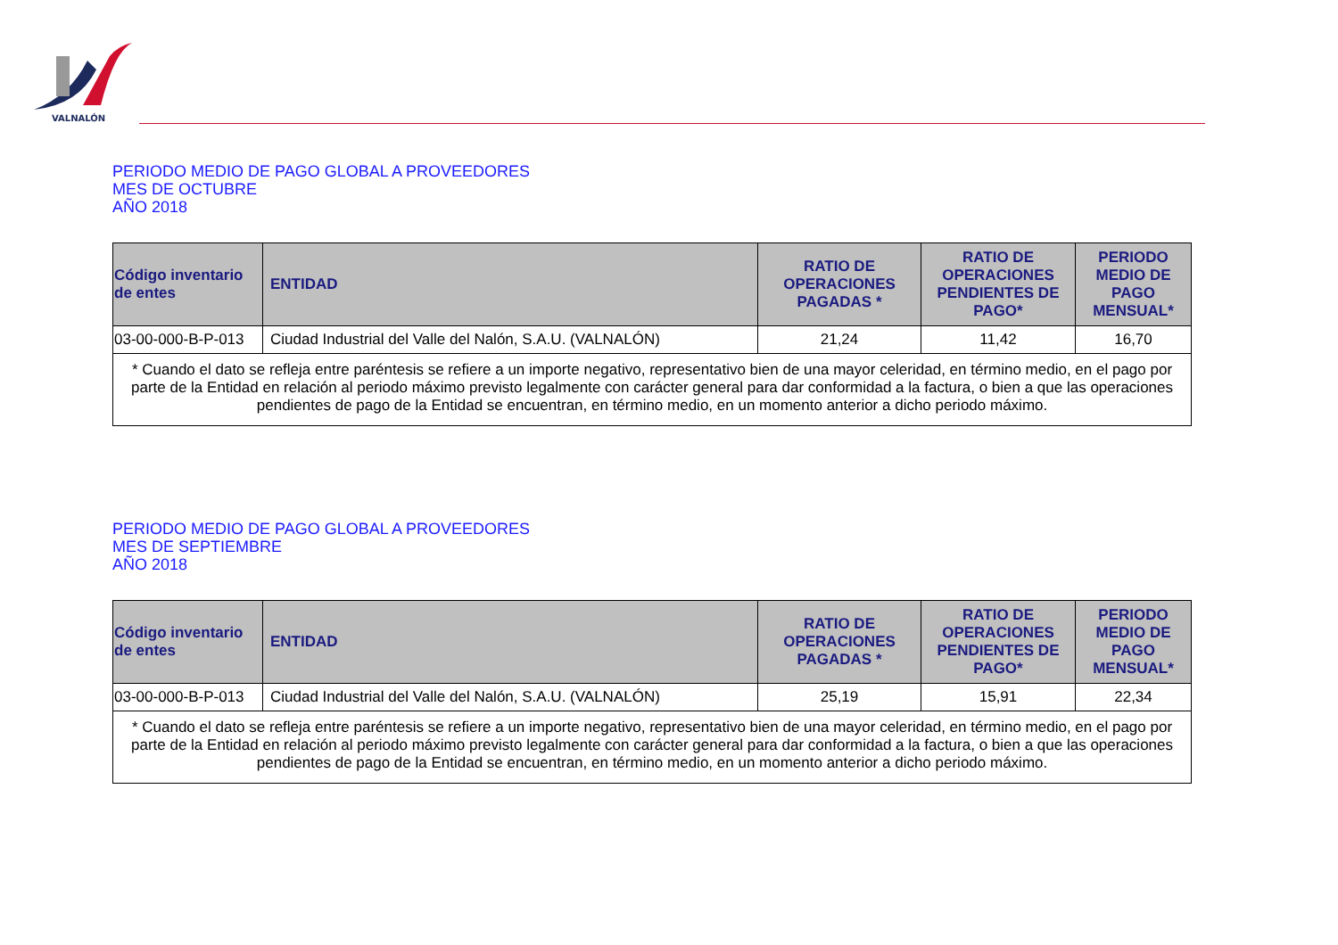VALNALÓN
PERIODO MEDIO DE PAGO GLOBAL A PROVEEDORES
MES DE OCTUBRE
AÑO 2018
| Código inventario de entes | ENTIDAD | RATIO DE OPERACIONES PAGADAS * | RATIO DE OPERACIONES PENDIENTES DE PAGO* | PERIODO MEDIO DE PAGO MENSUAL* |
| --- | --- | --- | --- | --- |
| 03-00-000-B-P-013 | Ciudad Industrial del Valle del Nalón, S.A.U. (VALNALÓN) | 21,24 | 11,42 | 16,70 |
| * Cuando el dato se refleja entre paréntesis se refiere a un importe negativo, representativo bien de una mayor celeridad, en término medio, en el pago por parte de la Entidad en relación al periodo máximo previsto legalmente con carácter general para dar conformidad a la factura, o bien a que las operaciones pendientes de pago de la Entidad se encuentran, en término medio, en un momento anterior a dicho periodo máximo. | | | | |
PERIODO MEDIO DE PAGO GLOBAL A PROVEEDORES
MES DE SEPTIEMBRE
AÑO 2018
| Código inventario de entes | ENTIDAD | RATIO DE OPERACIONES PAGADAS * | RATIO DE OPERACIONES PENDIENTES DE PAGO* | PERIODO MEDIO DE PAGO MENSUAL* |
| --- | --- | --- | --- | --- |
| 03-00-000-B-P-013 | Ciudad Industrial del Valle del Nalón, S.A.U. (VALNALÓN) | 25,19 | 15,91 | 22,34 |
| * Cuando el dato se refleja entre paréntesis se refiere a un importe negativo, representativo bien de una mayor celeridad, en término medio, en el pago por parte de la Entidad en relación al periodo máximo previsto legalmente con carácter general para dar conformidad a la factura, o bien a que las operaciones pendientes de pago de la Entidad se encuentran, en término medio, en un momento anterior a dicho periodo máximo. | | | | |